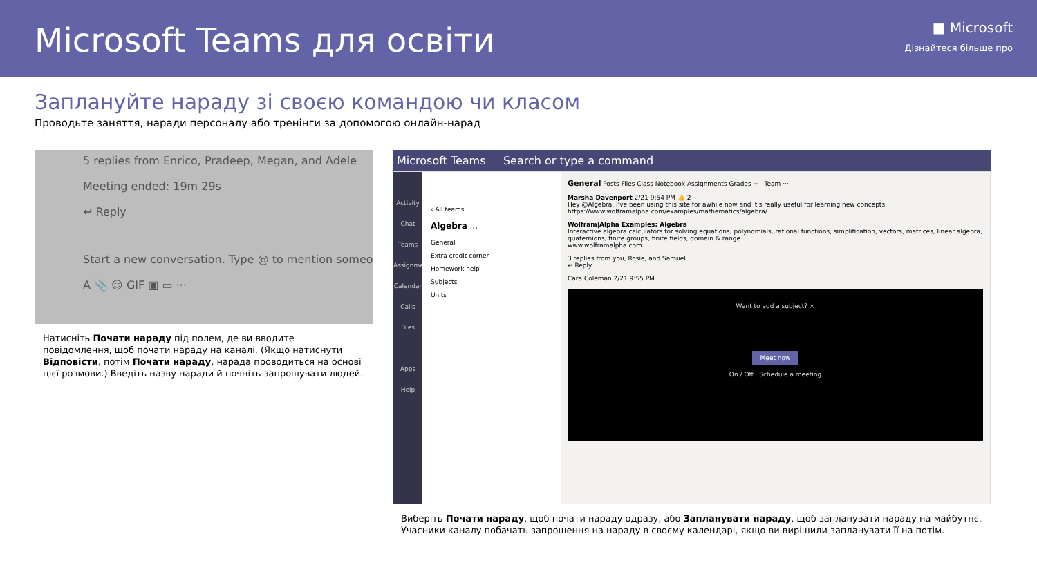Microsoft Teams для освіти
■ Microsoft
Дізнайтеся більше про
Заплануйте нараду зі своєю командою чи класом
Проводьте заняття, наради персоналу або тренінги за допомогою онлайн-нарад
5 replies from Enrico, Pradeep, Megan, and Adele
Meeting ended: 19m 29s
↩ Reply
Start a new conversation. Type @ to mention someo
A 📎 ☺ GIF ▣ ▭ ···
Натисніть Почати нараду під полем, де ви вводите повідомлення, щоб почати нараду на каналі. (Якщо натиснути Відповісти, потім Почати нараду, нарада проводиться на основі цієї розмови.) Введіть назву наради й почніть запрошувати людей.
Microsoft Teams Search or type a command
Activity
Chat
Teams
Assignments
Calendar
Calls
Files
...
Apps
Help
‹ All teams
Algebra ...
General
Extra credit corner
Homework help
Subjects
Units
General Posts Files Class Notebook Assignments Grades + Team ···
Marsha Davenport 2/21 9:54 PM 👍 2
Hey @Algebra, I've been using this site for awhile now and it's really useful for learning new concepts.
https://www.wolframalpha.com/examples/mathematics/algebra/
Wolfram|Alpha Examples: Algebra
Interactive algebra calculators for solving equations, polynomials, rational functions, simplification, vectors, matrices, linear algebra, quaternions, finite groups, finite fields, domain & range.
www.wolframalpha.com
3 replies from you, Rosie, and Samuel
↩ Reply
Cara Coleman 2/21 9:55 PM
Want to add a subject? ×
Meet now
On / Off Schedule a meeting
Виберіть Почати нараду, щоб почати нараду одразу, або Запланувати нараду, щоб запланувати нараду на майбутнє. Учасники каналу побачать запрошення на нараду в своєму календарі, якщо ви вирішили запланувати її на потім.